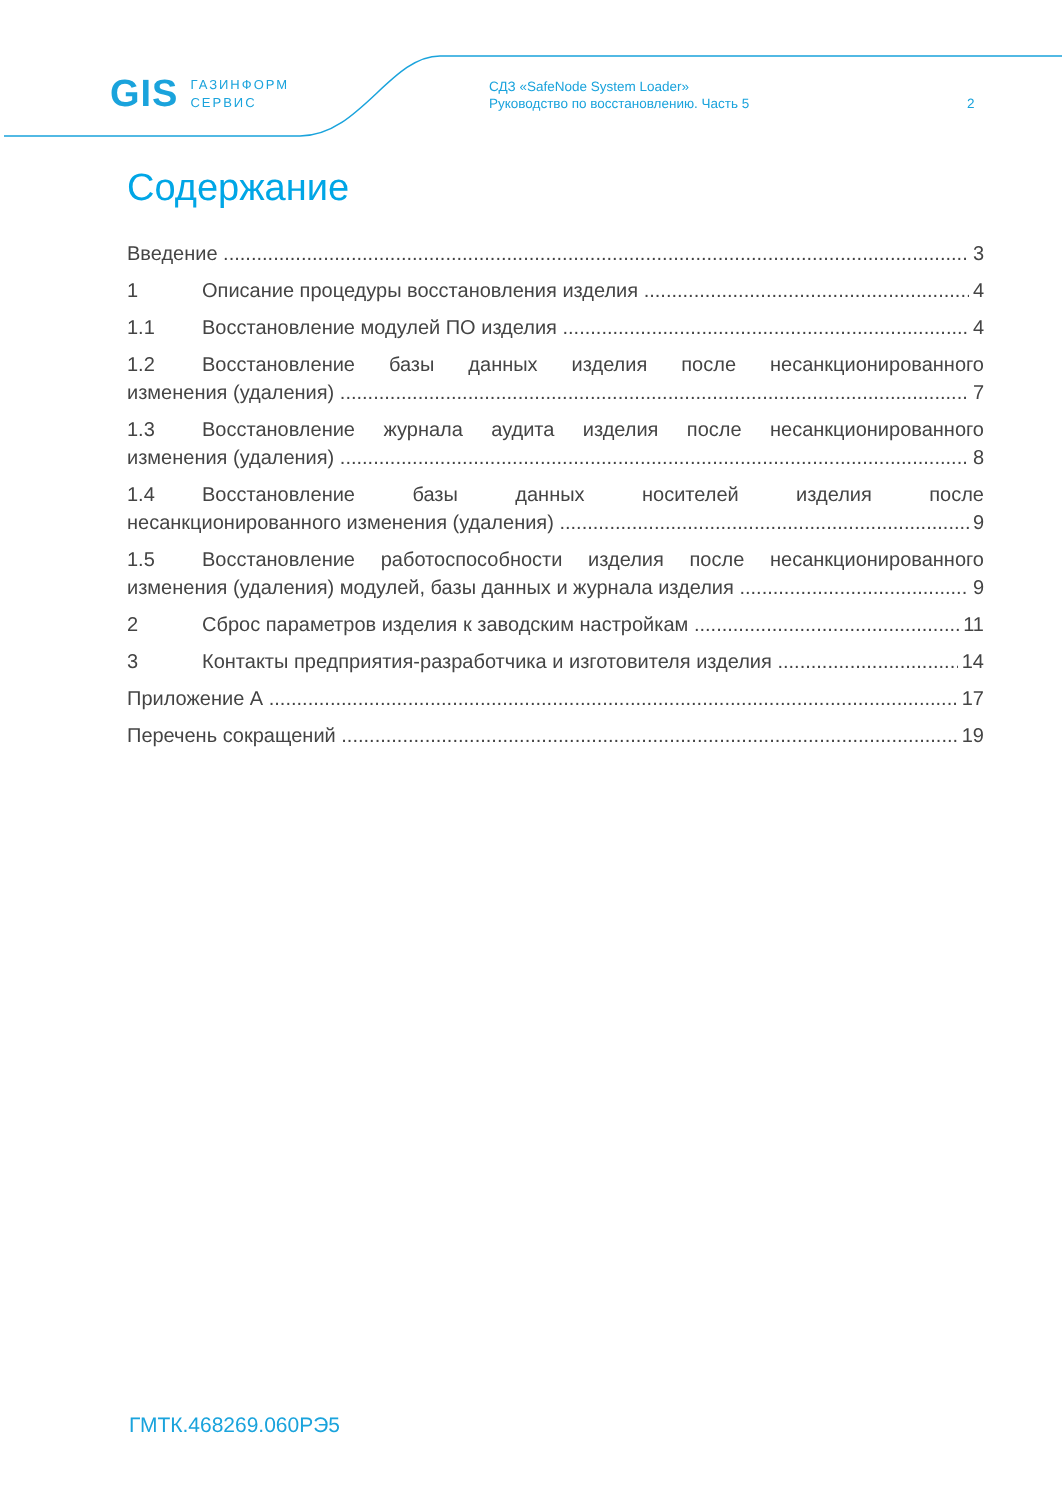GIS ГАЗИНФОРМ
СЕРВИС
СДЗ «SafeNode System Loader»
Руководство по восстановлению. Часть 5
2
Содержание
Введение 3
1 Описание процедуры восстановления изделия 4
1.1 Восстановление модулей ПО изделия 4
1.2 Восстановление базы данных изделия после несанкционированного
изменения (удаления) 7
1.3 Восстановление журнала аудита изделия после несанкционированного
изменения (удаления) 8
1.4 Восстановление базы данных носителей изделия после
несанкционированного изменения (удаления) 9
1.5 Восстановление работоспособности изделия после несанкционированного
изменения (удаления) модулей, базы данных и журнала изделия 9
2 Сброс параметров изделия к заводским настройкам 11
3 Контакты предприятия-разработчика и изготовителя изделия 14
Приложение А 17
Перечень сокращений 19
ГМТК.468269.060РЭ5